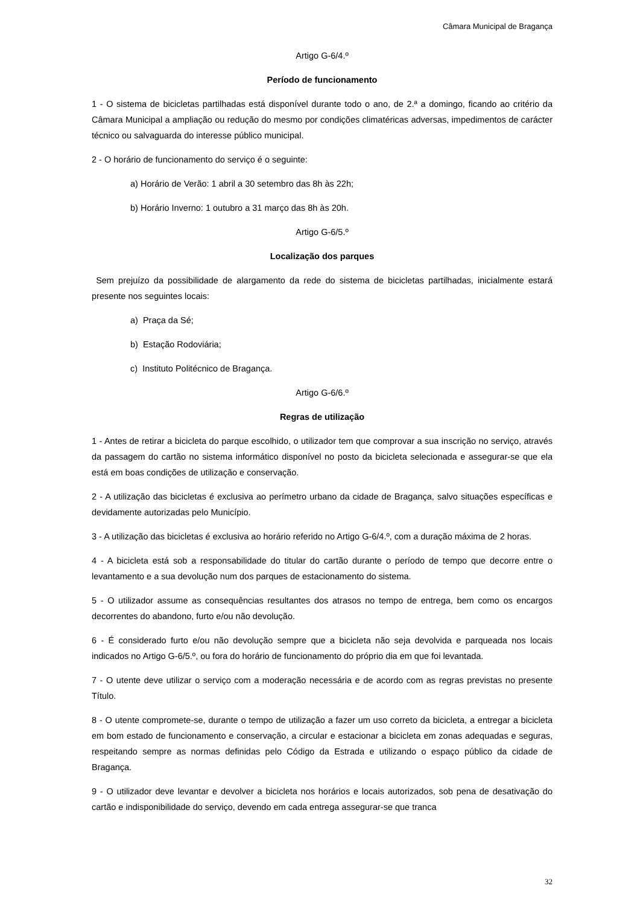Câmara Municipal de Bragança
Artigo G-6/4.º
Período de funcionamento
1 - O sistema de bicicletas partilhadas está disponível durante todo o ano, de 2.ª a domingo, ficando ao critério da Câmara Municipal a ampliação ou redução do mesmo por condições climatéricas adversas, impedimentos de carácter técnico ou salvaguarda do interesse público municipal.
2 - O horário de funcionamento do serviço é o seguinte:
a) Horário de Verão: 1 abril a 30 setembro das 8h às 22h;
b) Horário Inverno: 1 outubro a 31 março das 8h às 20h.
Artigo G-6/5.º
Localização dos parques
Sem prejuízo da possibilidade de alargamento da rede do sistema de bicicletas partilhadas, inicialmente estará presente nos seguintes locais:
a) Praça da Sé;
b) Estação Rodoviária;
c) Instituto Politécnico de Bragança.
Artigo G-6/6.º
Regras de utilização
1 - Antes de retirar a bicicleta do parque escolhido, o utilizador tem que comprovar a sua inscrição no serviço, através da passagem do cartão no sistema informático disponível no posto da bicicleta selecionada e assegurar-se que ela está em boas condições de utilização e conservação.
2 - A utilização das bicicletas é exclusiva ao perímetro urbano da cidade de Bragança, salvo situações específicas e devidamente autorizadas pelo Município.
3 - A utilização das bicicletas é exclusiva ao horário referido no Artigo G-6/4.º, com a duração máxima de 2 horas.
4 - A bicicleta está sob a responsabilidade do titular do cartão durante o período de tempo que decorre entre o levantamento e a sua devolução num dos parques de estacionamento do sistema.
5 - O utilizador assume as consequências resultantes dos atrasos no tempo de entrega, bem como os encargos decorrentes do abandono, furto e/ou não devolução.
6 - É considerado furto e/ou não devolução sempre que a bicicleta não seja devolvida e parqueada nos locais indicados no Artigo G-6/5.º, ou fora do horário de funcionamento do próprio dia em que foi levantada.
7 - O utente deve utilizar o serviço com a moderação necessária e de acordo com as regras previstas no presente Título.
8 - O utente compromete-se, durante o tempo de utilização a fazer um uso correto da bicicleta, a entregar a bicicleta em bom estado de funcionamento e conservação, a circular e estacionar a bicicleta em zonas adequadas e seguras, respeitando sempre as normas definidas pelo Código da Estrada e utilizando o espaço público da cidade de Bragança.
9 - O utilizador deve levantar e devolver a bicicleta nos horários e locais autorizados, sob pena de desativação do cartão e indisponibilidade do serviço, devendo em cada entrega assegurar-se que tranca
32